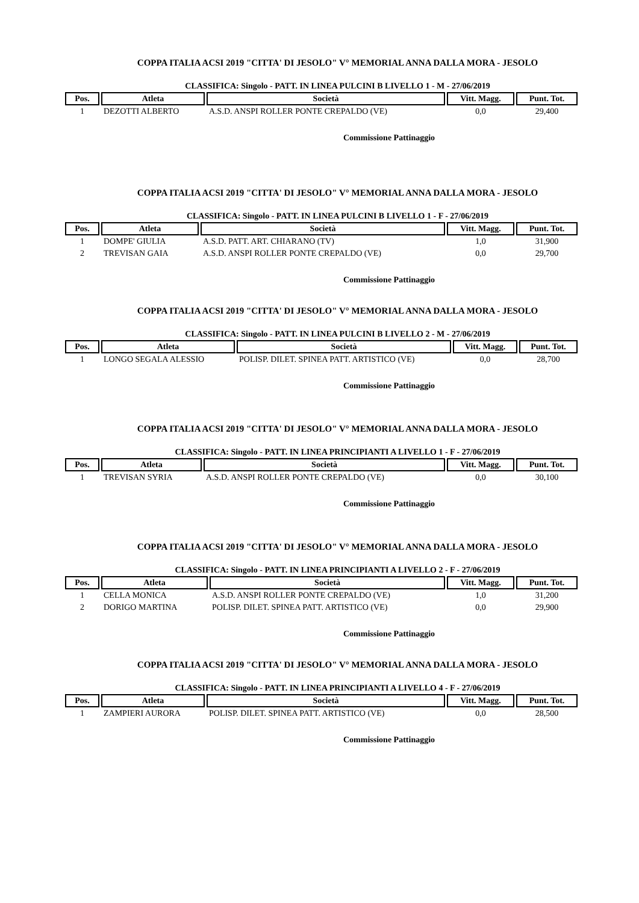COPPA ITALIA ACSI 2019 "CITTA' DI JESOLO" V° MEMORIAL ANNA DALLA MORA - JESOLO
CLASSIFICA: Singolo - PATT. IN LINEA PULCINI B LIVELLO 1 - M - 27/06/2019
| Pos. | Atleta | Società | Vitt. Magg. | Punt. Tot. |
| --- | --- | --- | --- | --- |
| 1 | DEZOTTI ALBERTO | A.S.D. ANSPI ROLLER PONTE CREPALDO (VE) | 0,0 | 29,400 |
Commissione Pattinaggio
COPPA ITALIA ACSI 2019 "CITTA' DI JESOLO" V° MEMORIAL ANNA DALLA MORA - JESOLO
CLASSIFICA: Singolo - PATT. IN LINEA PULCINI B LIVELLO 1 - F - 27/06/2019
| Pos. | Atleta | Società | Vitt. Magg. | Punt. Tot. |
| --- | --- | --- | --- | --- |
| 1 | DOMPE' GIULIA | A.S.D. PATT. ART. CHIARANO (TV) | 1,0 | 31,900 |
| 2 | TREVISAN GAIA | A.S.D. ANSPI ROLLER PONTE CREPALDO (VE) | 0,0 | 29,700 |
Commissione Pattinaggio
COPPA ITALIA ACSI 2019 "CITTA' DI JESOLO" V° MEMORIAL ANNA DALLA MORA - JESOLO
CLASSIFICA: Singolo - PATT. IN LINEA PULCINI B LIVELLO 2 - M - 27/06/2019
| Pos. | Atleta | Società | Vitt. Magg. | Punt. Tot. |
| --- | --- | --- | --- | --- |
| 1 | LONGO SEGALA ALESSIO | POLISP. DILET. SPINEA PATT. ARTISTICO (VE) | 0,0 | 28,700 |
Commissione Pattinaggio
COPPA ITALIA ACSI 2019 "CITTA' DI JESOLO" V° MEMORIAL ANNA DALLA MORA - JESOLO
CLASSIFICA: Singolo - PATT. IN LINEA PRINCIPIANTI A LIVELLO 1 - F - 27/06/2019
| Pos. | Atleta | Società | Vitt. Magg. | Punt. Tot. |
| --- | --- | --- | --- | --- |
| 1 | TREVISAN SYRIA | A.S.D. ANSPI ROLLER PONTE CREPALDO (VE) | 0,0 | 30,100 |
Commissione Pattinaggio
COPPA ITALIA ACSI 2019 "CITTA' DI JESOLO" V° MEMORIAL ANNA DALLA MORA - JESOLO
CLASSIFICA: Singolo - PATT. IN LINEA PRINCIPIANTI A LIVELLO 2 - F - 27/06/2019
| Pos. | Atleta | Società | Vitt. Magg. | Punt. Tot. |
| --- | --- | --- | --- | --- |
| 1 | CELLA MONICA | A.S.D. ANSPI ROLLER PONTE CREPALDO (VE) | 1,0 | 31,200 |
| 2 | DORIGO MARTINA | POLISP. DILET. SPINEA PATT. ARTISTICO (VE) | 0,0 | 29,900 |
Commissione Pattinaggio
COPPA ITALIA ACSI 2019 "CITTA' DI JESOLO" V° MEMORIAL ANNA DALLA MORA - JESOLO
CLASSIFICA: Singolo - PATT. IN LINEA PRINCIPIANTI A LIVELLO 4 - F - 27/06/2019
| Pos. | Atleta | Società | Vitt. Magg. | Punt. Tot. |
| --- | --- | --- | --- | --- |
| 1 | ZAMPIERI AURORA | POLISP. DILET. SPINEA PATT. ARTISTICO (VE) | 0,0 | 28,500 |
Commissione Pattinaggio